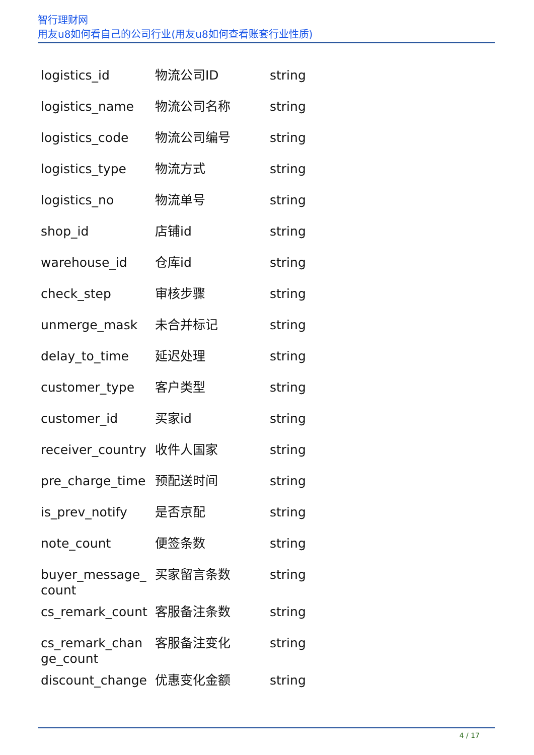智行理财网
用友u8如何看自己的公司行业(用友u8如何查看账套行业性质)
| logistics_id | 物流公司ID | string |
| logistics_name | 物流公司名称 | string |
| logistics_code | 物流公司编号 | string |
| logistics_type | 物流方式 | string |
| logistics_no | 物流单号 | string |
| shop_id | 店铺id | string |
| warehouse_id | 仓库id | string |
| check_step | 审核步骤 | string |
| unmerge_mask | 未合并标记 | string |
| delay_to_time | 延迟处理 | string |
| customer_type | 客户类型 | string |
| customer_id | 买家id | string |
| receiver_country | 收件人国家 | string |
| pre_charge_time | 预配送时间 | string |
| is_prev_notify | 是否京配 | string |
| note_count | 便签条数 | string |
| buyer_message_count | 买家留言条数 | string |
| cs_remark_count | 客服备注条数 | string |
| cs_remark_change_count | 客服备注变化 | string |
| discount_change | 优惠变化金额 | string |
4 / 17